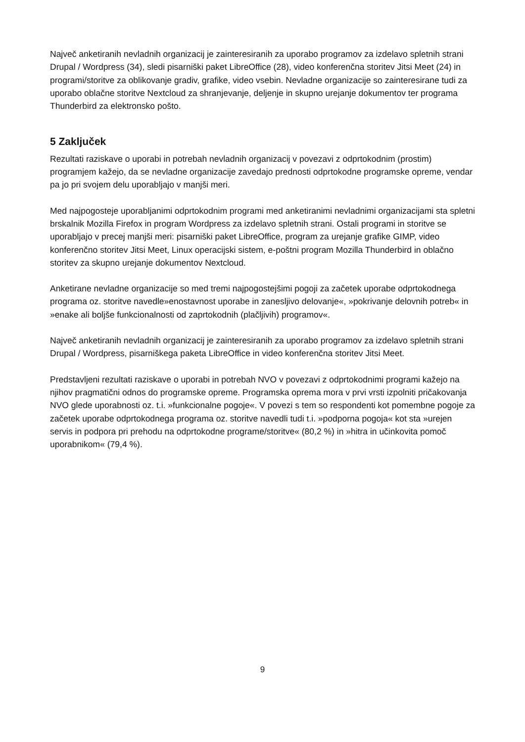Največ anketiranih nevladnih organizacij je zainteresiranih za uporabo programov za izdelavo spletnih strani Drupal / Wordpress (34), sledi pisarniški paket LibreOffice (28), video konferenčna storitev Jitsi Meet (24) in programi/storitve za oblikovanje gradiv, grafike, video vsebin. Nevladne organizacije so zainteresirane tudi za uporabo oblačne storitve Nextcloud za shranjevanje, deljenje in skupno urejanje dokumentov ter programa Thunderbird za elektronsko pošto.
5 Zaključek
Rezultati raziskave o uporabi in potrebah nevladnih organizacij v povezavi z odprtokodnim (prostim) programjem kažejo, da se nevladne organizacije zavedajo prednosti odprtokodne programske opreme, vendar pa jo pri svojem delu uporabljajo v manjši meri.
Med najpogosteje uporabljanimi odprtokodnim programi med anketiranimi nevladnimi organizacijami sta spletni brskalnik Mozilla Firefox in program Wordpress za izdelavo spletnih strani. Ostali programi in storitve se uporabljajo v precej manjši meri: pisarniški paket LibreOffice, program za urejanje grafike GIMP, video konferenčno storitev Jitsi Meet, Linux operacijski sistem, e-poštni program Mozilla Thunderbird in oblačno storitev za skupno urejanje dokumentov Nextcloud.
Anketirane nevladne organizacije so med tremi najpogostejšimi pogoji za začetek uporabe odprtokodnega programa oz. storitve navedle»enostavnost uporabe in zanesljivo delovanje«, »pokrivanje delovnih potreb« in »enake ali boljše funkcionalnosti od zaprtokodnih (plačljivih) programov«.
Največ anketiranih nevladnih organizacij je zainteresiranih za uporabo programov za izdelavo spletnih strani Drupal / Wordpress, pisarniškega paketa LibreOffice in video konferenčna storitev Jitsi Meet.
Predstavljeni rezultati raziskave o uporabi in potrebah NVO v povezavi z odprtokodnimi programi kažejo na njihov pragmatični odnos do programske opreme. Programska oprema mora v prvi vrsti izpolniti pričakovanja NVO glede uporabnosti oz. t.i. »funkcionalne pogoje«. V povezi s tem so respondenti kot pomembne pogoje za začetek uporabe odprtokodnega programa oz. storitve navedli tudi t.i. »podporna pogoja« kot sta »urejen servis in podpora pri prehodu na odprtokodne programe/storitve« (80,2 %) in »hitra in učinkovita pomoč uporabnikom« (79,4 %).
9